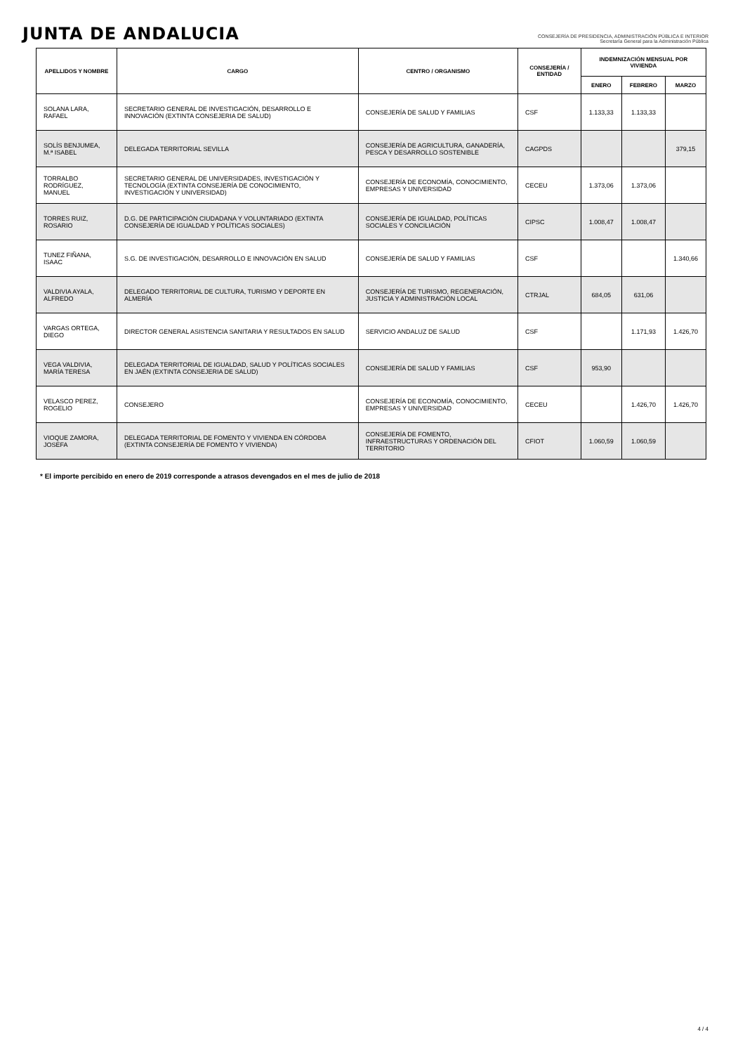JUNTA DE ANDALUCIA
CONSEJERÍA DE PRESIDENCIA, ADMINISTRACIÓN PÚBLICA E INTERIOR
Secretaría General para la Administración Pública
| APELLIDOS Y NOMBRE | CARGO | CENTRO / ORGANISMO | CONSEJERÍA / ENTIDAD | INDEMNIZACIÓN MENSUAL POR VIVIENDA | | |
| --- | --- | --- | --- | --- | --- | --- |
| | | | | ENERO | FEBRERO | MARZO |
| SOLANA LARA, RAFAEL | SECRETARIO GENERAL DE INVESTIGACIÓN, DESARROLLO E INNOVACIÓN (EXTINTA CONSEJERIA DE SALUD) | CONSEJERÍA DE SALUD Y FAMILIAS | CSF | 1.133,33 | 1.133,33 | |
| SOLÍS BENJUMEA, M.ª ISABEL | DELEGADA TERRITORIAL SEVILLA | CONSEJERÍA DE AGRICULTURA, GANADERÍA, PESCA Y DESARROLLO SOSTENIBLE | CAGPDS | | | 379,15 |
| TORRALBO RODRÍGUEZ, MANUEL | SECRETARIO GENERAL DE UNIVERSIDADES, INVESTIGACIÓN Y TECNOLOGÍA (EXTINTA CONSEJERÍA DE CONOCIMIENTO, INVESTIGACIÓN Y UNIVERSIDAD) | CONSEJERÍA DE ECONOMÍA, CONOCIMIENTO, EMPRESAS Y UNIVERSIDAD | CECEU | 1.373,06 | 1.373,06 | |
| TORRES RUIZ, ROSARIO | D.G. DE PARTICIPACIÓN CIUDADANA Y VOLUNTARIADO (EXTINTA CONSEJERÍA DE IGUALDAD Y POLÍTICAS SOCIALES) | CONSEJERÍA DE IGUALDAD, POLÍTICAS SOCIALES Y CONCILIACIÓN | CIPSC | 1.008,47 | 1.008,47 | |
| TUNEZ FIÑANA, ISAAC | S.G. DE INVESTIGACIÓN, DESARROLLO E INNOVACIÓN EN SALUD | CONSEJERÍA DE SALUD Y FAMILIAS | CSF | | | 1.340,66 |
| VALDIVIA AYALA, ALFREDO | DELEGADO TERRITORIAL DE CULTURA, TURISMO Y DEPORTE EN ALMERÍA | CONSEJERÍA DE TURISMO, REGENERACIÓN, JUSTICIA Y ADMINISTRACIÓN LOCAL | CTRJAL | 684,05 | 631,06 | |
| VARGAS ORTEGA, DIEGO | DIRECTOR GENERAL ASISTENCIA SANITARIA Y RESULTADOS EN SALUD | SERVICIO ANDALUZ DE SALUD | CSF | | 1.171,93 | 1.426,70 |
| VEGA VALDIVIA, MARÍA TERESA | DELEGADA TERRITORIAL DE IGUALDAD, SALUD Y POLÍTICAS SOCIALES EN JAÉN (EXTINTA CONSEJERIA DE SALUD) | CONSEJERÍA DE SALUD Y FAMILIAS | CSF | 953,90 | | |
| VELASCO PEREZ, ROGELIO | CONSEJERO | CONSEJERÍA DE ECONOMÍA, CONOCIMIENTO, EMPRESAS Y UNIVERSIDAD | CECEU | | 1.426,70 | 1.426,70 |
| VIOQUE ZAMORA, JOSEFA | DELEGADA TERRITORIAL DE FOMENTO Y VIVIENDA EN CÓRDOBA (EXTINTA CONSEJERÍA DE FOMENTO Y VIVIENDA) | CONSEJERÍA DE FOMENTO, INFRAESTRUCTURAS Y ORDENACIÓN DEL TERRITORIO | CFIOT | 1.060,59 | 1.060,59 | |
* El importe percibido en enero de 2019 corresponde a atrasos devengados en el mes de julio de 2018
4 / 4